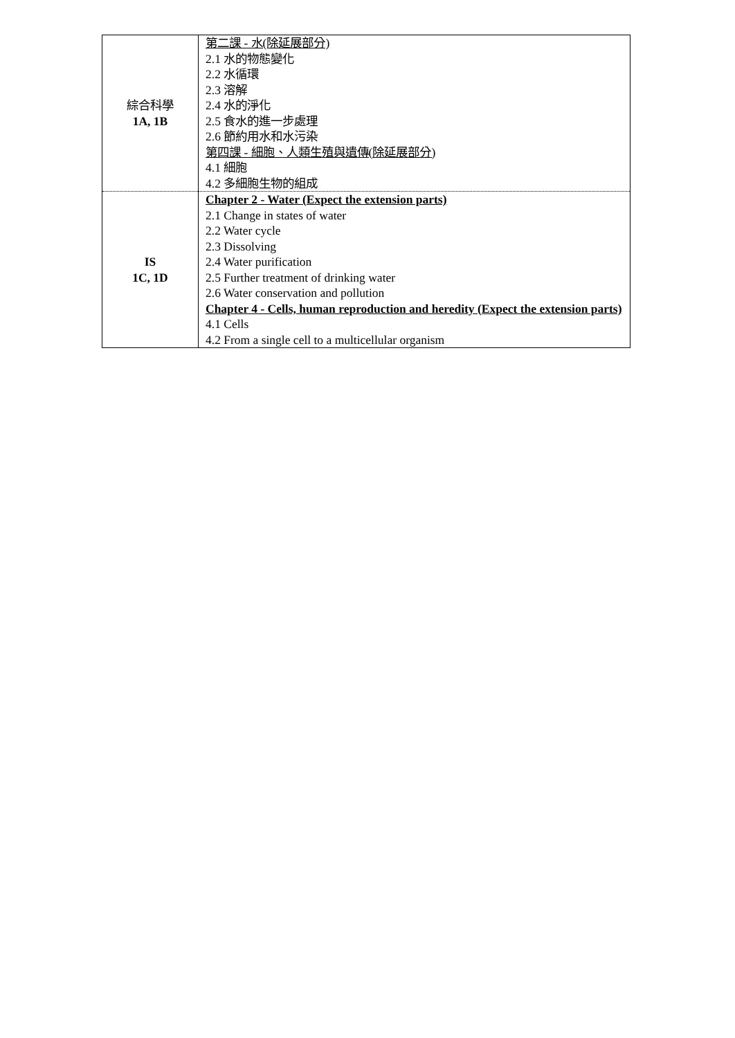| 綜合科學 1A, 1B | 第二課 - 水(除延展部分) 2.1 水的物態變化 2.2 水循環 2.3 溶解 2.4 水的淨化 2.5 食水的進一步處理 2.6 節約用水和水污染 第四課 - 細胞、人類生殖與遺傳(除延展部分) 4.1 細胞 4.2 多細胞生物的組成 |
| IS 1C, 1D | Chapter 2 - Water (Expect the extension parts) 2.1 Change in states of water 2.2 Water cycle 2.3 Dissolving 2.4 Water purification 2.5 Further treatment of drinking water 2.6 Water conservation and pollution Chapter 4 - Cells, human reproduction and heredity (Expect the extension parts) 4.1 Cells 4.2 From a single cell to a multicellular organism |